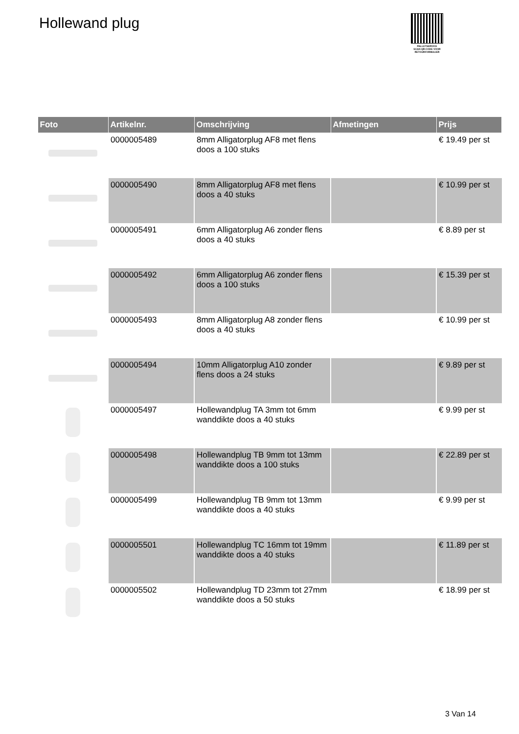Hollewand plug
PALLETSERVICE
SCAN QR-CODE VOOR
RETOURFORMULIER
| Foto | Artikelnr. | Omschrijving | Afmetingen | Prijs |
| --- | --- | --- | --- | --- |
| | 0000005489 | 8mm Alligatorplug AF8 met flens doos a 100 stuks | | € 19.49 per st |
| | 0000005490 | 8mm Alligatorplug AF8 met flens doos a 40 stuks | | € 10.99 per st |
| | 0000005491 | 6mm Alligatorplug A6 zonder flens doos a 40 stuks | | € 8.89 per st |
| | 0000005492 | 6mm Alligatorplug A6 zonder flens doos a 100 stuks | | € 15.39 per st |
| | 0000005493 | 8mm Alligatorplug A8 zonder flens doos a 40 stuks | | € 10.99 per st |
| | 0000005494 | 10mm Alligatorplug A10 zonder flens doos a 24 stuks | | € 9.89 per st |
| | 0000005497 | Hollewandplug TA 3mm tot 6mm wanddikte doos a 40 stuks | | € 9.99 per st |
| | 0000005498 | Hollewandplug TB 9mm tot 13mm wanddikte doos a 100 stuks | | € 22.89 per st |
| | 0000005499 | Hollewandplug TB 9mm tot 13mm wanddikte doos a 40 stuks | | € 9.99 per st |
| | 0000005501 | Hollewandplug TC 16mm tot 19mm wanddikte doos a 40 stuks | | € 11.89 per st |
| | 0000005502 | Hollewandplug TD 23mm tot 27mm wanddikte doos a 50 stuks | | € 18.99 per st |
3 Van 14